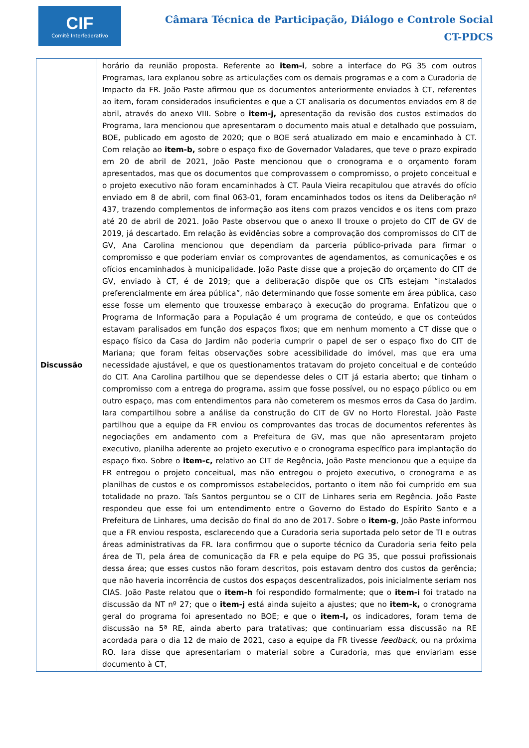CIF
Comitê Interfederativo
Câmara Técnica de Participação, Diálogo e Controle Social
CT-PDCS
| Discussão | horário da reunião proposta. Referente ao item-i , sobre a interface do PG 35 com outros Programas, Iara explanou sobre as articulações com os demais programas e a com a Curadoria de Impacto da FR. João Paste afirmou que os documentos anteriormente enviados à CT, referentes ao item, foram considerados insuficientes e que a CT analisaria os documentos enviados em 8 de abril, através do anexo VIII. Sobre o item-j, apresentação da revisão dos custos estimados do Programa, Iara mencionou que apresentaram o documento mais atual e detalhado que possuiam, BOE, publicado em agosto de 2020; que o BOE será atualizado em maio e encaminhado à CT. Com relação ao item-b, sobre o espaço fixo de Governador Valadares, que teve o prazo expirado em 20 de abril de 2021, João Paste mencionou que o cronograma e o orçamento foram apresentados, mas que os documentos que comprovassem o compromisso, o projeto conceitual e o projeto executivo não foram encaminhados à CT. Paula Vieira recapitulou que através do ofício enviado em 8 de abril, com final 063-01, foram encaminhados todos os itens da Deliberação nº 437, trazendo complementos de informação aos itens com prazos vencidos e os itens com prazo até 20 de abril de 2021. João Paste observou que o anexo II trouxe o projeto do CIT de GV de 2019, já descartado. Em relação às evidências sobre a comprovação dos compromissos do CIT de GV, Ana Carolina mencionou que dependiam da parceria público-privada para firmar o compromisso e que poderiam enviar os comprovantes de agendamentos, as comunicações e os ofícios encaminhados à municipalidade. João Paste disse que a projeção do orçamento do CIT de GV, enviado à CT, é de 2019; que a deliberação dispõe que os CITs estejam “instalados preferencialmente em área pública”, não determinando que fosse somente em área pública, caso esse fosse um elemento que trouxesse embaraço à execução do programa. Enfatizou que o Programa de Informação para a População é um programa de conteúdo, e que os conteúdos estavam paralisados em função dos espaços fixos; que em nenhum momento a CT disse que o espaço físico da Casa do Jardim não poderia cumprir o papel de ser o espaço fixo do CIT de Mariana; que foram feitas observações sobre acessibilidade do imóvel, mas que era uma necessidade ajustável, e que os questionamentos tratavam do projeto conceitual e de conteúdo do CIT. Ana Carolina partilhou que se dependesse deles o CIT já estaria aberto; que tinham o compromisso com a entrega do programa, assim que fosse possível, ou no espaço público ou em outro espaço, mas com entendimentos para não cometerem os mesmos erros da Casa do Jardim. Iara compartilhou sobre a análise da construção do CIT de GV no Horto Florestal. João Paste partilhou que a equipe da FR enviou os comprovantes das trocas de documentos referentes às negociações em andamento com a Prefeitura de GV, mas que não apresentaram projeto executivo, planilha aderente ao projeto executivo e o cronograma específico para implantação do espaço fixo. Sobre o item-c, relativo ao CIT de Regência, João Paste mencionou que a equipe da FR entregou o projeto conceitual, mas não entregou o projeto executivo, o cronograma e as planilhas de custos e os compromissos estabelecidos, portanto o item não foi cumprido em sua totalidade no prazo. Taís Santos perguntou se o CIT de Linhares seria em Regência. João Paste respondeu que esse foi um entendimento entre o Governo do Estado do Espírito Santo e a Prefeitura de Linhares, uma decisão do final do ano de 2017. Sobre o item-g , João Paste informou que a FR enviou resposta, esclarecendo que a Curadoria seria suportada pelo setor de TI e outras áreas administrativas da FR. Iara confirmou que o suporte técnico da Curadoria seria feito pela área de TI, pela área de comunicação da FR e pela equipe do PG 35, que possui profissionais dessa área; que esses custos não foram descritos, pois estavam dentro dos custos da gerência; que não haveria incorrência de custos dos espaços descentralizados, pois inicialmente seriam nos CIAS. João Paste relatou que o item-h foi respondido formalmente; que o item-i foi tratado na discussão da NT nº 27; que o item-j está ainda sujeito a ajustes; que no item-k, o cronograma geral do programa foi apresentado no BOE; e que o item-l, os indicadores, foram tema de discussão na 5ª RE, ainda aberto para tratativas; que continuariam essa discussão na RE acordada para o dia 12 de maio de 2021, caso a equipe da FR tivesse feedback, ou na próxima RO. Iara disse que apresentariam o material sobre a Curadoria, mas que enviariam esse documento à CT, |